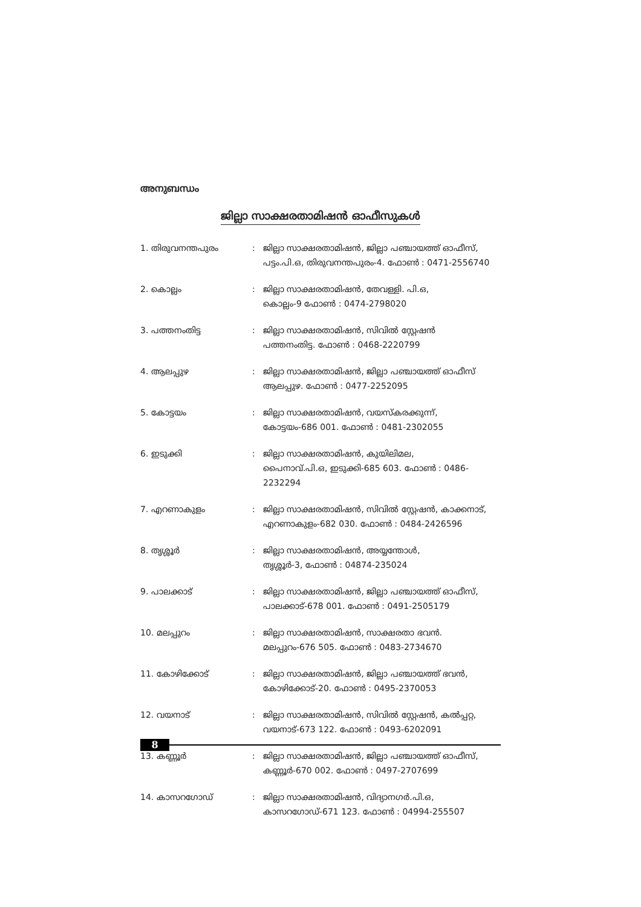അനുബന്ധം
ജില്ലാ സാക്ഷരതാമിഷൻ ഓഫീസുകൾ
| 1. തിരുവനന്തപുരം | : | ജില്ലാ സാക്ഷരതാമിഷൻ, ജില്ലാ പഞ്ചായത്ത് ഓഫീസ്, പട്ടം.പി.ഒ, തിരുവനന്തപുരം-4. ഫോൺ : 0471-2556740 |
| 2. കൊല്ലം | : | ജില്ലാ സാക്ഷരതാമിഷൻ, തേവള്ളി. പി.ഒ, കൊല്ലം-9 ഫോൺ : 0474-2798020 |
| 3. പത്തനംതിട്ട | : | ജില്ലാ സാക്ഷരതാമിഷൻ, സിവിൽ സ്റ്റേഷൻ പത്തനംതിട്ട. ഫോൺ : 0468-2220799 |
| 4. ആലപ്പുഴ | : | ജില്ലാ സാക്ഷരതാമിഷൻ, ജില്ലാ പഞ്ചായത്ത് ഓഫീസ് ആലപ്പുഴ. ഫോൺ : 0477-2252095 |
| 5. കോട്ടയം | : | ജില്ലാ സാക്ഷരതാമിഷൻ, വയസ്കരക്കുന്ന്, കോട്ടയം-686 001. ഫോൺ : 0481-2302055 |
| 6. ഇടുക്കി | : | ജില്ലാ സാക്ഷരതാമിഷൻ, കുയിലിമല, പൈനാവ്.പി.ഒ, ഇടുക്കി-685 603. ഫോൺ : 0486-2232294 |
| 7. എറണാകുളം | : | ജില്ലാ സാക്ഷരതാമിഷൻ, സിവിൽ സ്റ്റേഷൻ, കാക്കനാട്, എറണാകുളം-682 030. ഫോൺ : 0484-2426596 |
| 8. തൃശ്ശൂർ | : | ജില്ലാ സാക്ഷരതാമിഷൻ, അയ്യന്തോൾ, തൃശ്ശൂർ-3, ഫോൺ : 04874-235024 |
| 9. പാലക്കാട് | : | ജില്ലാ സാക്ഷരതാമിഷൻ, ജില്ലാ പഞ്ചായത്ത് ഓഫീസ്, പാലക്കാട്-678 001. ഫോൺ : 0491-2505179 |
| 10. മലപ്പുറം | : | ജില്ലാ സാക്ഷരതാമിഷൻ, സാക്ഷരതാ ഭവൻ. മലപ്പുറം-676 505. ഫോൺ : 0483-2734670 |
| 11. കോഴിക്കോട് | : | ജില്ലാ സാക്ഷരതാമിഷൻ, ജില്ലാ പഞ്ചായത്ത് ഭവൻ, കോഴിക്കോട്-20. ഫോൺ : 0495-2370053 |
| 12. വയനാട് | : | ജില്ലാ സാക്ഷരതാമിഷൻ, സിവിൽ സ്റ്റേഷൻ, കൽപ്പറ്റ, വയനാട്-673 122. ഫോൺ : 0493-6202091 |
| 13. കണ്ണൂർ | : | ജില്ലാ സാക്ഷരതാമിഷൻ, ജില്ലാ പഞ്ചായത്ത് ഓഫീസ്, കണ്ണൂർ-670 002. ഫോൺ : 0497-2707699 |
| 14. കാസറഗോഡ് | : | ജില്ലാ സാക്ഷരതാമിഷൻ, വിദ്യാനഗർ.പി.ഒ, കാസറഗോഡ്-671 123. ഫോൺ : 04994-255507 |
8